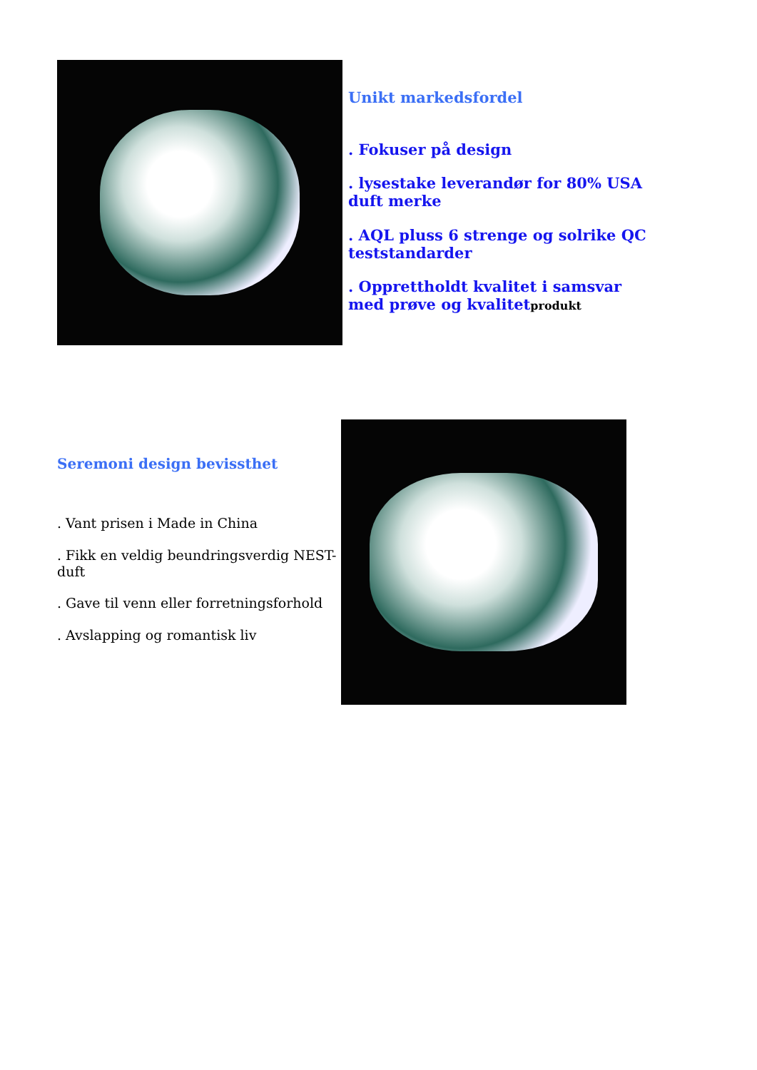Unikt markedsfordel
. Fokuser på design
. lysestake leverandør for 80% USA duft merke
. AQL pluss 6 strenge og solrike QC teststandarder
. Opprettholdt kvalitet i samsvar med prøve og kvalitetprodukt
Seremoni design bevissthet
. Vant prisen i Made in China
. Fikk en veldig beundringsverdig NEST-duft
. Gave til venn eller forretningsforhold
. Avslapping og romantisk liv